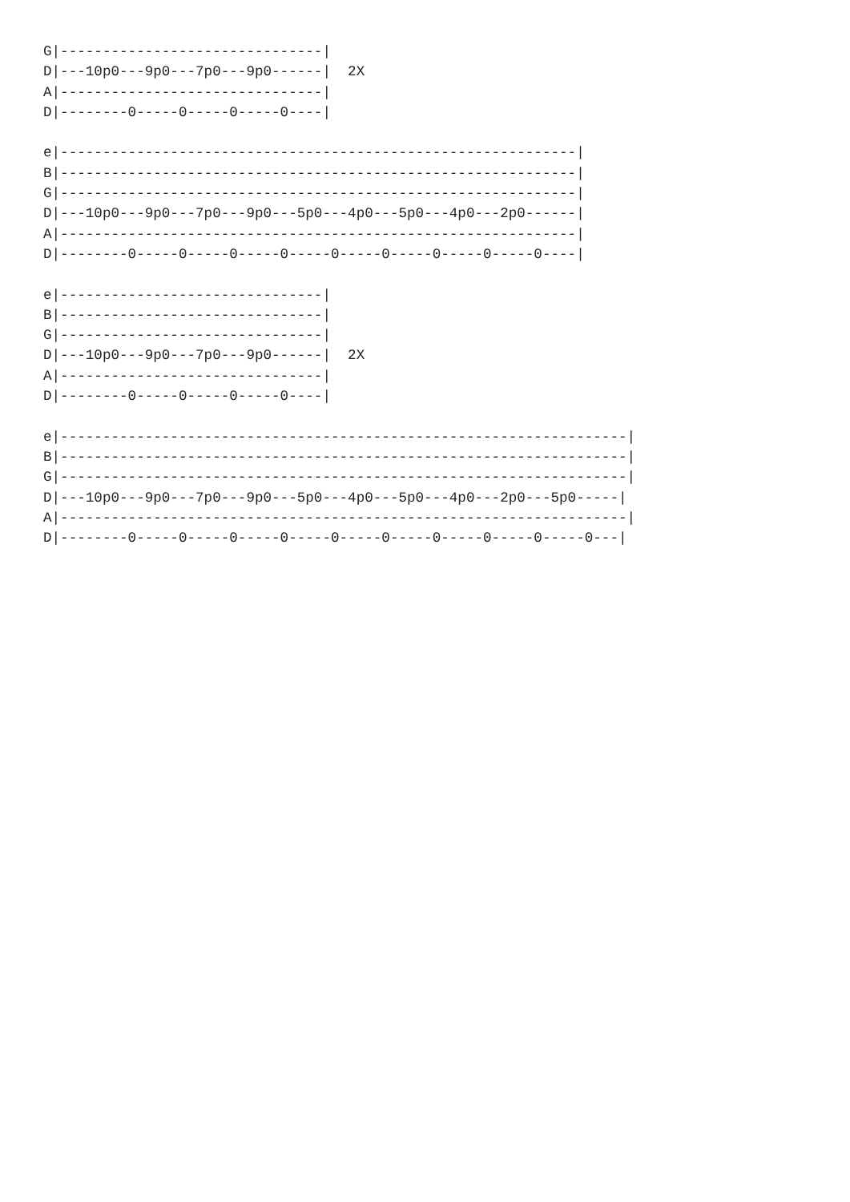G|-------------------------------|
D|---10p0---9p0---7p0---9p0------|  2X
A|-------------------------------|
D|--------0-----0-----0-----0----|

e|-------------------------------------------------------------|
B|-------------------------------------------------------------|
G|-------------------------------------------------------------|
D|---10p0---9p0---7p0---9p0---5p0---4p0---5p0---4p0---2p0------|
A|-------------------------------------------------------------|
D|--------0-----0-----0-----0-----0-----0-----0-----0-----0----|

e|-------------------------------|
B|-------------------------------|
G|-------------------------------|
D|---10p0---9p0---7p0---9p0------|  2X
A|-------------------------------|
D|--------0-----0-----0-----0----|

e|-------------------------------------------------------------------|
B|-------------------------------------------------------------------|
G|-------------------------------------------------------------------|
D|---10p0---9p0---7p0---9p0---5p0---4p0---5p0---4p0---2p0---5p0-----|
A|-------------------------------------------------------------------|
D|--------0-----0-----0-----0-----0-----0-----0-----0-----0-----0---|